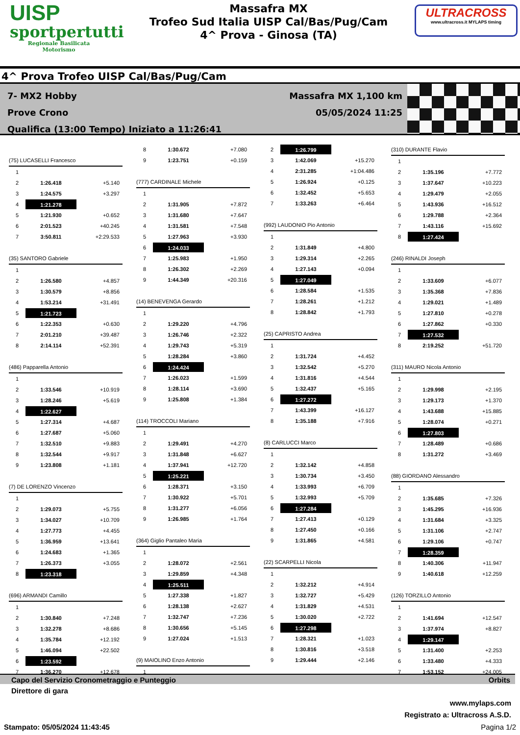UISP
sportpertutti
Regionale Basilicata
Motorismo
Massafra MX
Trofeo Sud Italia UISP Cal/Bas/Pug/Cam
4^ Prova - Ginosa (TA)
ULTRACROSS
www.ultracross.it MYLAPS timing
4^ Prova Trofeo UISP Cal/Bas/Pug/Cam
7- MX2 Hobby
Prove Crono
Qualifica (13:00 Tempo) Iniziato a 11:26:41
Massafra MX 1,100 km
05/05/2024 11:25
(75) LUCASELLI Francesco
1
2 1:26.418 +5.140
3 1:24.575 +3.297
4 1:21.278
5 1:21.930 +0.652
6 2:01.523 +40.245
7 3:50.811 +2:29.533
(35) SANTORO Gabriele
1
2 1:26.580 +4.857
3 1:30.579 +8.856
4 1:53.214 +31.491
5 1:21.723
6 1:22.353 +0.630
7 2:01.210 +39.487
8 2:14.114 +52.391
(486) Papparella Antonio
1
2 1:33.546 +10.919
3 1:28.246 +5.619
4 1:22.627
5 1:27.314 +4.687
6 1:27.687 +5.060
7 1:32.510 +9.883
8 1:32.544 +9.917
9 1:23.808 +1.181
(7) DE LORENZO Vincenzo
1
2 1:29.073 +5.755
3 1:34.027 +10.709
4 1:27.773 +4.455
5 1:36.959 +13.641
6 1:24.683 +1.365
7 1:26.373 +3.055
8 1:23.318
(696) ARMANDI Camillo
1
2 1:30.840 +7.248
3 1:32.278 +8.686
4 1:35.784 +12.192
5 1:46.094 +22.502
6 1:23.592
7 1:36.270 +12.678
8 1:30.672 +7.080
9 1:23.751 +0.159
(777) CARDINALE Michele
1
2 1:31.905 +7.872
3 1:31.680 +7.647
4 1:31.581 +7.548
5 1:27.963 +3.930
6 1:24.033
7 1:25.983 +1.950
8 1:26.302 +2.269
9 1:44.349 +20.316
(14) BENEVENGA Gerardo
1
2 1:29.220 +4.796
3 1:26.746 +2.322
4 1:29.743 +5.319
5 1:28.284 +3.860
6 1:24.424
7 1:26.023 +1.599
8 1:28.114 +3.690
9 1:25.808 +1.384
(114) TROCCOLI Mariano
1
2 1:29.491 +4.270
3 1:31.848 +6.627
4 1:37.941 +12.720
5 1:25.221
6 1:28.371 +3.150
7 1:30.922 +5.701
8 1:31.277 +6.056
9 1:26.985 +1.764
(364) Giglio Pantaleo Maria
1
2 1:28.072 +2.561
3 1:29.859 +4.348
4 1:25.511
5 1:27.338 +1.827
6 1:28.138 +2.627
7 1:32.747 +7.236
8 1:30.656 +5.145
9 1:27.024 +1.513
(9) MAIOLINO Enzo Antonio
1
2 1:26.799
3 1:42.069 +15.270
4 2:31.285 +1:04.486
5 1:26.924 +0.125
6 1:32.452 +5.653
7 1:33.263 +6.464
(992) LAUDONIO Pio Antonio
1
2 1:31.849 +4.800
3 1:29.314 +2.265
4 1:27.143 +0.094
5 1:27.049
6 1:28.584 +1.535
7 1:28.261 +1.212
8 1:28.842 +1.793
(25) CAPRISTO Andrea
1
2 1:31.724 +4.452
3 1:32.542 +5.270
4 1:31.816 +4.544
5 1:32.437 +5.165
6 1:27.272
7 1:43.399 +16.127
8 1:35.188 +7.916
(8) CARLUCCI Marco
1
2 1:32.142 +4.858
3 1:30.734 +3.450
4 1:33.993 +6.709
5 1:32.993 +5.709
6 1:27.284
7 1:27.413 +0.129
8 1:27.450 +0.166
9 1:31.865 +4.581
(22) SCARPELLI Nicola
1
2 1:32.212 +4.914
3 1:32.727 +5.429
4 1:31.829 +4.531
5 1:30.020 +2.722
6 1:27.298
7 1:28.321 +1.023
8 1:30.816 +3.518
9 1:29.444 +2.146
(310) DURANTE Flavio
1
2 1:35.196 +7.772
3 1:37.647 +10.223
4 1:29.479 +2.055
5 1:43.936 +16.512
6 1:29.788 +2.364
7 1:43.116 +15.692
8 1:27.424
(246) RINALDI Joseph
1
2 1:33.609 +6.077
3 1:35.368 +7.836
4 1:29.021 +1.489
5 1:27.810 +0.278
6 1:27.862 +0.330
7 1:27.532
8 2:19.252 +51.720
(311) MAURO Nicola Antonio
1
2 1:29.998 +2.195
3 1:29.173 +1.370
4 1:43.688 +15.885
5 1:28.074 +0.271
6 1:27.803
7 1:28.489 +0.686
8 1:31.272 +3.469
(88) GIORDANO Alessandro
1
2 1:35.685 +7.326
3 1:45.295 +16.936
4 1:31.684 +3.325
5 1:31.106 +2.747
6 1:29.106 +0.747
7 1:28.359
8 1:40.306 +11.947
9 1:40.618 +12.259
(126) TORZILLO Antonio
1
2 1:41.694 +12.547
3 1:37.974 +8.827
4 1:29.147
5 1:31.400 +2.253
6 1:33.480 +4.333
7 1:53.152 +24.005
Capo del Servizio Cronometraggio e Punteggio Orbits
Direttore di gara
www.mylaps.com
Registrato a: Ultracross A.S.D.
Stampato: 05/05/2024 11:43:45 Pagina 1/2